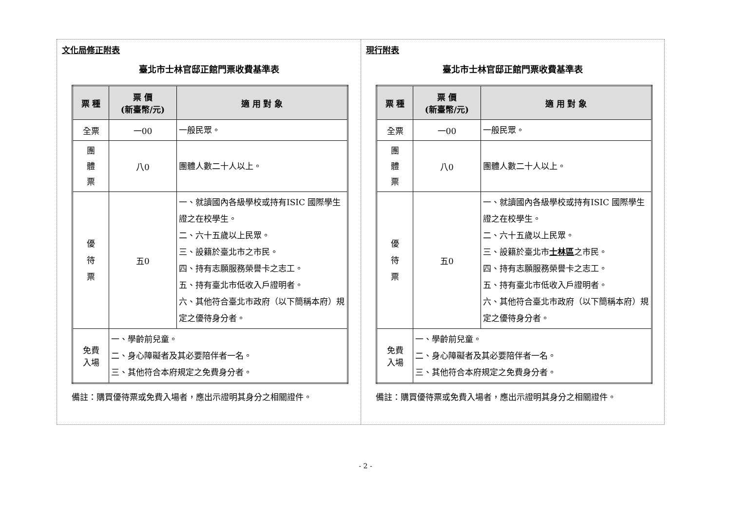文化局修正附表
臺北市士林官邸正館門票收費基準表
| 票 種 | 票 價 (新臺幣/元) | 適 用 對 象 |
| --- | --- | --- |
| 全票 | 一00 | 一般民眾。 |
| 團 體 票 | 八0 | 團體人數二十人以上。 |
| 優 待 票 | 五0 | 一、就讀國內各級學校或持有ISIC 國際學生證之在校學生。 二、六十五歲以上民眾。 三、設籍於臺北市之市民。 四、持有志願服務榮譽卡之志工。 五、持有臺北市低收入戶證明者。 六、其他符合臺北市政府（以下簡稱本府）規定之優待身分者。 |
| 免費 入場 | 一、學齡前兒童。 二、身心障礙者及其必要陪伴者一名。 三、其他符合本府規定之免費身分者。 | |
備註：購買優待票或免費入場者，應出示證明其身分之相關證件。
現行附表
臺北市士林官邸正館門票收費基準表
| 票 種 | 票 價 (新臺幣/元) | 適 用 對 象 |
| --- | --- | --- |
| 全票 | 一00 | 一般民眾。 |
| 團 體 票 | 八0 | 團體人數二十人以上。 |
| 優 待 票 | 五0 | 一、就讀國內各級學校或持有ISIC 國際學生證之在校學生。 二、六十五歲以上民眾。 三、設籍於臺北市 士林區 之市民。 四、持有志願服務榮譽卡之志工。 五、持有臺北市低收入戶證明者。 六、其他符合臺北市政府（以下簡稱本府）規定之優待身分者。 |
| 免費 入場 | 一、學齡前兒童。 二、身心障礙者及其必要陪伴者一名。 三、其他符合本府規定之免費身分者。 | |
備註：購買優待票或免費入場者，應出示證明其身分之相關證件。
- 2 -